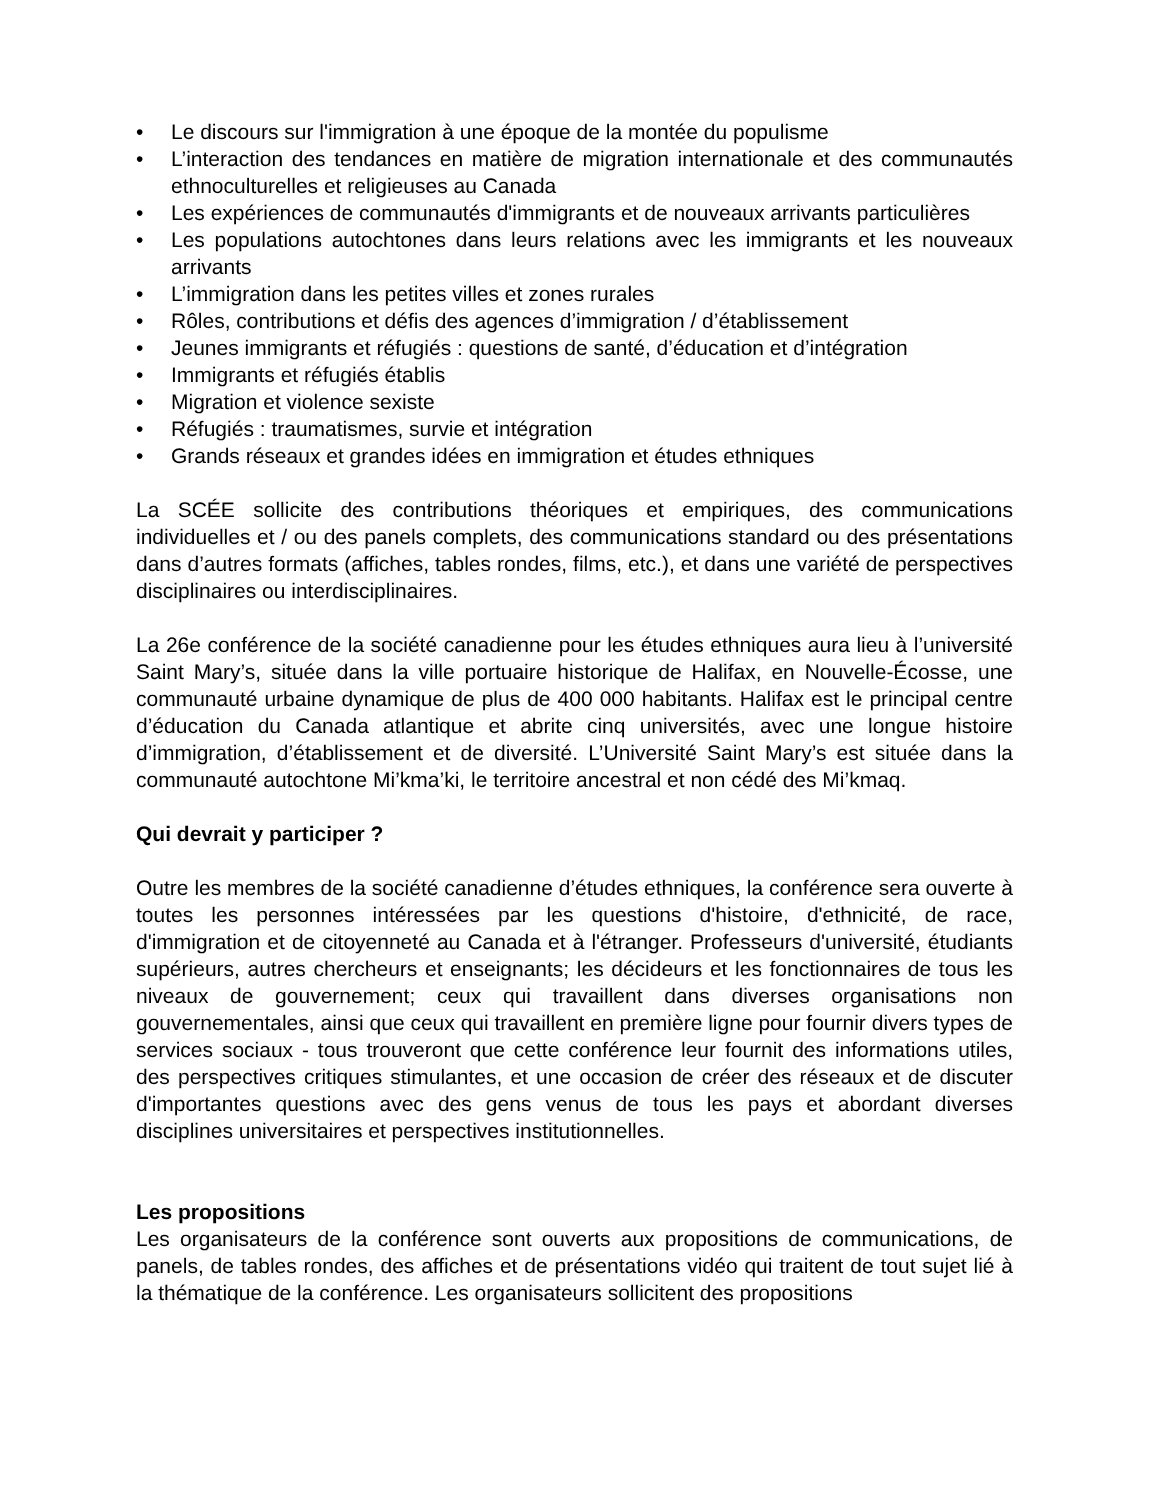• Le discours sur l'immigration à une époque de la montée du populisme
• L’interaction des tendances en matière de migration internationale et des communautés ethnoculturelles et religieuses au Canada
• Les expériences de communautés d'immigrants et de nouveaux arrivants particulières
• Les populations autochtones dans leurs relations avec les immigrants et les nouveaux arrivants
• L’immigration dans les petites villes et zones rurales
• Rôles, contributions et défis des agences d’immigration / d’établissement
• Jeunes immigrants et réfugiés : questions de santé, d’éducation et d’intégration
• Immigrants et réfugiés établis
• Migration et violence sexiste
• Réfugiés : traumatismes, survie et intégration
• Grands réseaux et grandes idées en immigration et études ethniques
La SCÉE sollicite des contributions théoriques et empiriques, des communications individuelles et / ou des panels complets, des communications standard ou des présentations dans d’autres formats (affiches, tables rondes, films, etc.), et dans une variété de perspectives disciplinaires ou interdisciplinaires.
La 26e conférence de la société canadienne pour les études ethniques aura lieu à l’université Saint Mary’s, située dans la ville portuaire historique de Halifax, en Nouvelle-Écosse, une communauté urbaine dynamique de plus de 400 000 habitants. Halifax est le principal centre d’éducation du Canada atlantique et abrite cinq universités, avec une longue histoire d’immigration, d’établissement et de diversité. L’Université Saint Mary’s est située dans la communauté autochtone Mi’kma’ki, le territoire ancestral et non cédé des Mi’kmaq.
Qui devrait y participer ?
Outre les membres de la société canadienne d’études ethniques, la conférence sera ouverte à toutes les personnes intéressées par les questions d'histoire, d'ethnicité, de race, d'immigration et de citoyenneté au Canada et à l'étranger. Professeurs d'université, étudiants supérieurs, autres chercheurs et enseignants; les décideurs et les fonctionnaires de tous les niveaux de gouvernement; ceux qui travaillent dans diverses organisations non gouvernementales, ainsi que ceux qui travaillent en première ligne pour fournir divers types de services sociaux - tous trouveront que cette conférence leur fournit des informations utiles, des perspectives critiques stimulantes, et une occasion de créer des réseaux et de discuter d'importantes questions avec des gens venus de tous les pays et abordant diverses disciplines universitaires et perspectives institutionnelles.
Les propositions
Les organisateurs de la conférence sont ouverts aux propositions de communications, de panels, de tables rondes, des affiches et de présentations vidéo qui traitent de tout sujet lié à la thématique de la conférence. Les organisateurs sollicitent des propositions